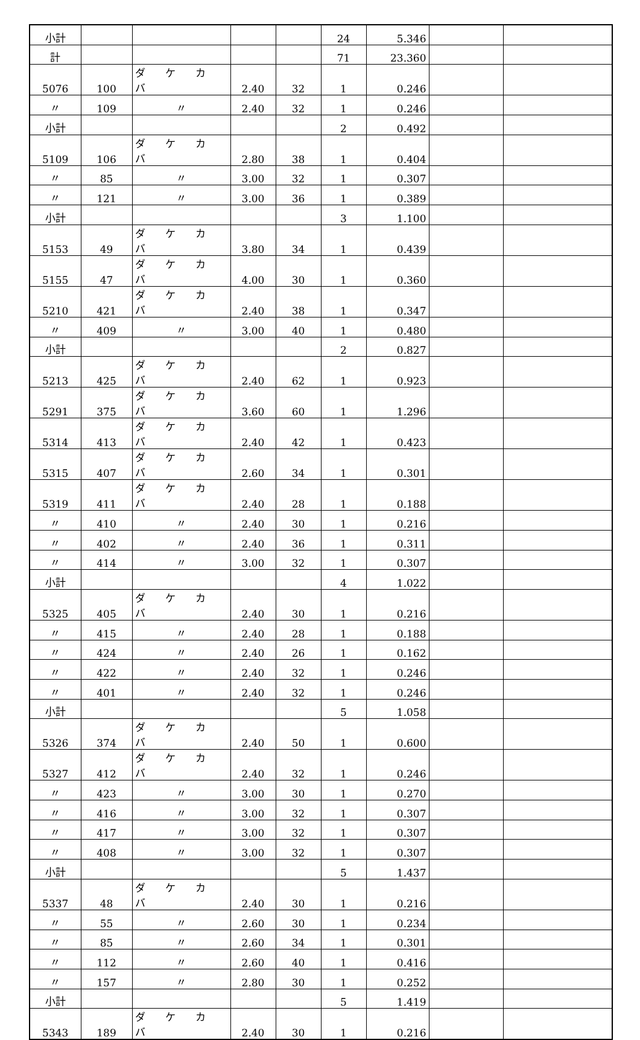| 小計 | | | | | 24 | 5.346 | | |
| 計 | | | | | 71 | 23.360 | | |
| 5076 | 100 | ダ ケ カ バ | 2.40 | 32 | 1 | 0.246 | | |
| 〃 | 109 | 〃 | 2.40 | 32 | 1 | 0.246 | | |
| 小計 | | | | | 2 | 0.492 | | |
| 5109 | 106 | ダ ケ カ バ | 2.80 | 38 | 1 | 0.404 | | |
| 〃 | 85 | 〃 | 3.00 | 32 | 1 | 0.307 | | |
| 〃 | 121 | 〃 | 3.00 | 36 | 1 | 0.389 | | |
| 小計 | | | | | 3 | 1.100 | | |
| 5153 | 49 | ダ ケ カ バ | 3.80 | 34 | 1 | 0.439 | | |
| 5155 | 47 | ダ ケ カ バ | 4.00 | 30 | 1 | 0.360 | | |
| 5210 | 421 | ダ ケ カ バ | 2.40 | 38 | 1 | 0.347 | | |
| 〃 | 409 | 〃 | 3.00 | 40 | 1 | 0.480 | | |
| 小計 | | | | | 2 | 0.827 | | |
| 5213 | 425 | ダ ケ カ バ | 2.40 | 62 | 1 | 0.923 | | |
| 5291 | 375 | ダ ケ カ バ | 3.60 | 60 | 1 | 1.296 | | |
| 5314 | 413 | ダ ケ カ バ | 2.40 | 42 | 1 | 0.423 | | |
| 5315 | 407 | ダ ケ カ バ | 2.60 | 34 | 1 | 0.301 | | |
| 5319 | 411 | ダ ケ カ バ | 2.40 | 28 | 1 | 0.188 | | |
| 〃 | 410 | 〃 | 2.40 | 30 | 1 | 0.216 | | |
| 〃 | 402 | 〃 | 2.40 | 36 | 1 | 0.311 | | |
| 〃 | 414 | 〃 | 3.00 | 32 | 1 | 0.307 | | |
| 小計 | | | | | 4 | 1.022 | | |
| 5325 | 405 | ダ ケ カ バ | 2.40 | 30 | 1 | 0.216 | | |
| 〃 | 415 | 〃 | 2.40 | 28 | 1 | 0.188 | | |
| 〃 | 424 | 〃 | 2.40 | 26 | 1 | 0.162 | | |
| 〃 | 422 | 〃 | 2.40 | 32 | 1 | 0.246 | | |
| 〃 | 401 | 〃 | 2.40 | 32 | 1 | 0.246 | | |
| 小計 | | | | | 5 | 1.058 | | |
| 5326 | 374 | ダ ケ カ バ | 2.40 | 50 | 1 | 0.600 | | |
| 5327 | 412 | ダ ケ カ バ | 2.40 | 32 | 1 | 0.246 | | |
| 〃 | 423 | 〃 | 3.00 | 30 | 1 | 0.270 | | |
| 〃 | 416 | 〃 | 3.00 | 32 | 1 | 0.307 | | |
| 〃 | 417 | 〃 | 3.00 | 32 | 1 | 0.307 | | |
| 〃 | 408 | 〃 | 3.00 | 32 | 1 | 0.307 | | |
| 小計 | | | | | 5 | 1.437 | | |
| 5337 | 48 | ダ ケ カ バ | 2.40 | 30 | 1 | 0.216 | | |
| 〃 | 55 | 〃 | 2.60 | 30 | 1 | 0.234 | | |
| 〃 | 85 | 〃 | 2.60 | 34 | 1 | 0.301 | | |
| 〃 | 112 | 〃 | 2.60 | 40 | 1 | 0.416 | | |
| 〃 | 157 | 〃 | 2.80 | 30 | 1 | 0.252 | | |
| 小計 | | | | | 5 | 1.419 | | |
| 5343 | 189 | ダ ケ カ バ | 2.40 | 30 | 1 | 0.216 | | |